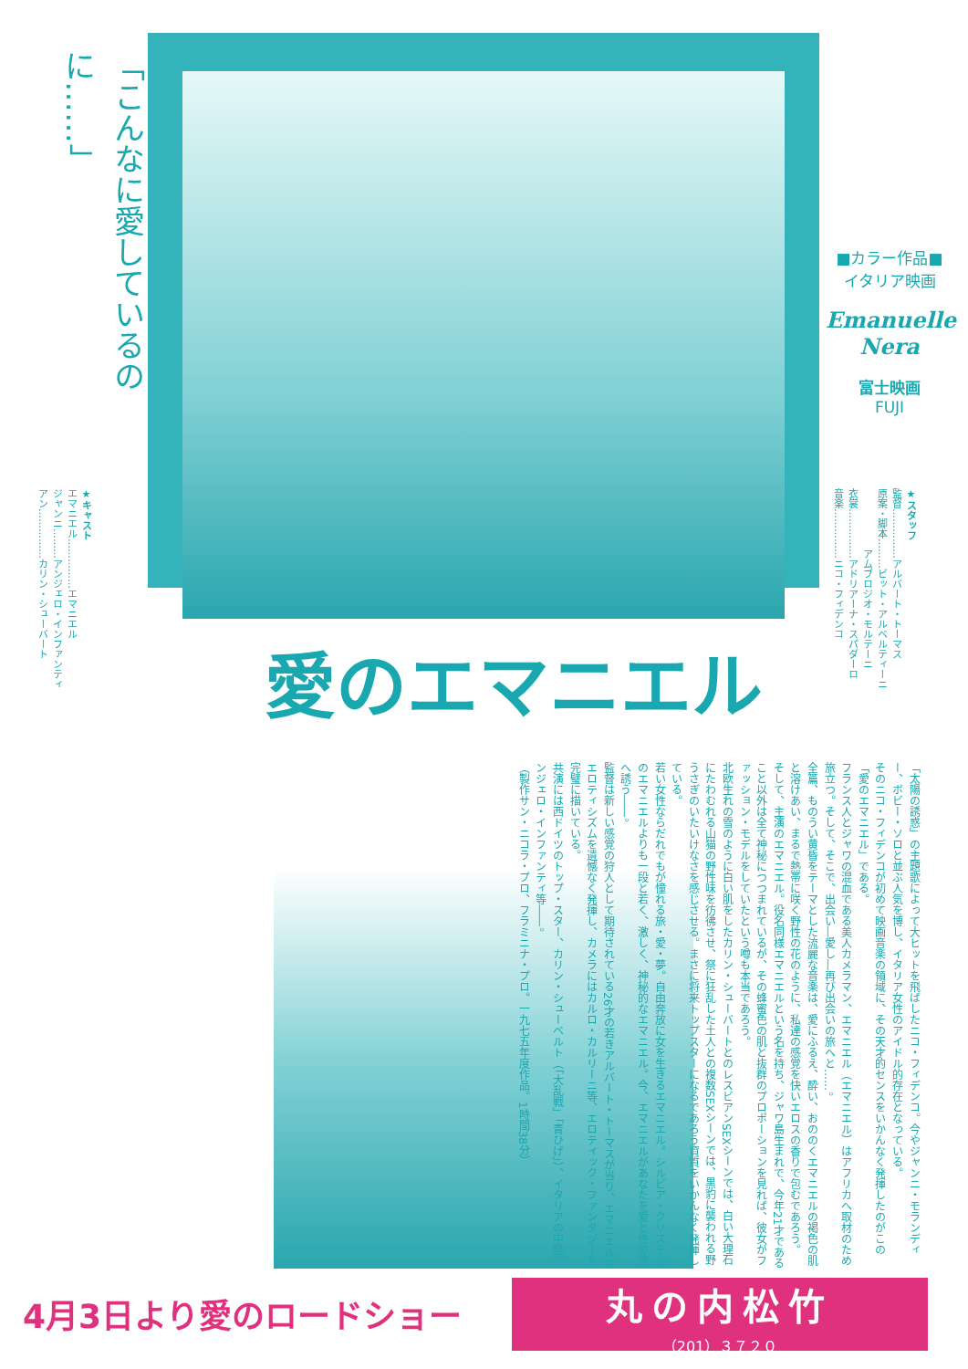「こんなに愛しているのに……」
■カラー作品■
イタリア映画
Emanuelle
Nera
富士映画
FUJI
★スタッフ
監督……………アルバート・トーマス
原案・脚本………ビット・アルベルティーニ
　　　　　　アムブロジオ・モルテーニ
衣裳……………アドリアーナ・スパダーロ
音楽……………ニコ・フィデンコ
★キャスト
エマニエル……………エマニエル
ジャンニ………アンジェロ・インファンティ
アン……………カリン・シューバート
愛のエマニエル
「太陽の誘惑」の主題歌によって大ヒットを飛ばしたニコ・フィデンコ。今やジャンニ・モランディー、ボビー・ソロと並ぶ人気を博し、イタリア女性のアイドル的存在となっている。
そのニコ・フィデンコが初めて映画音楽の領域に、その天才的センスをいかんなく発揮したのがこの「愛のエマニエル」である。
フランス人とジャワの混血である美人カメラマン、エマニエル（エマニエル）はアフリカへ取材のため旅立つ。そして、そこで、出会い―愛し―再び出会いの旅へと……。
全篇、ものうい黄昏をテーマとした流麗な音楽は、愛にふるえ、酔い、おののくエマニエルの褐色の肌と溶けあい、まるで熱帯に咲く野性の花のように、私達の感覚を快いエロスの香りで包むであろう。
そして、主演のエマニエル。役名同様エマニエルという名を持ち、ジャワ島生まれで、今年21才であること以外は全て神秘につつまれているが、その蜂蜜色の肌と抜群のプロポーションを見れば、彼女がファッション・モデルをしていたという噂も本当であろう。
北欧生れの雪のように白い肌をしたカリン・シューバートとのレスビアンSEXシーンでは、白い大理石にたわむれる山猫の野性味を彷彿させ、祭に狂乱した土人との複数SEXシーンでは、黒豹に襲われる野うさぎのいたいけなさを感じさせる。まさに将来トップスターになるであろう資質をいかんなく発揮している。
若い女性ならだれでもが憧れる旅・愛・夢。自由奔放に女を生きるエマニエル。シルビア・クリステルのエマニエルよりも一段と若く、激しく、神秘的なエマニエル。今、エマニエルがあなたを愛と性の旅へ誘う――。
監督は新しい感覚の狩人として期待されている26才の若きアルバート・トーマスが当り、エマニエルのエロティシズムを遺憾なく発揮し、カメラにはカルロ・カルリーニ等、エロティック・ファンタジーを完璧に描いている。
共演には西ドイツのトップ・スター、カリン・シューベルト（「大乱戦」「青ひげ」）、イタリアの中堅アンジェロ・インファンティ等――。
（製作サン・ニコラ・プロ、フラミニナ・プロ。一九七五年度作品。1時間38分）
4月3日より愛のロードショー
丸の内松竹
（201）３７２０